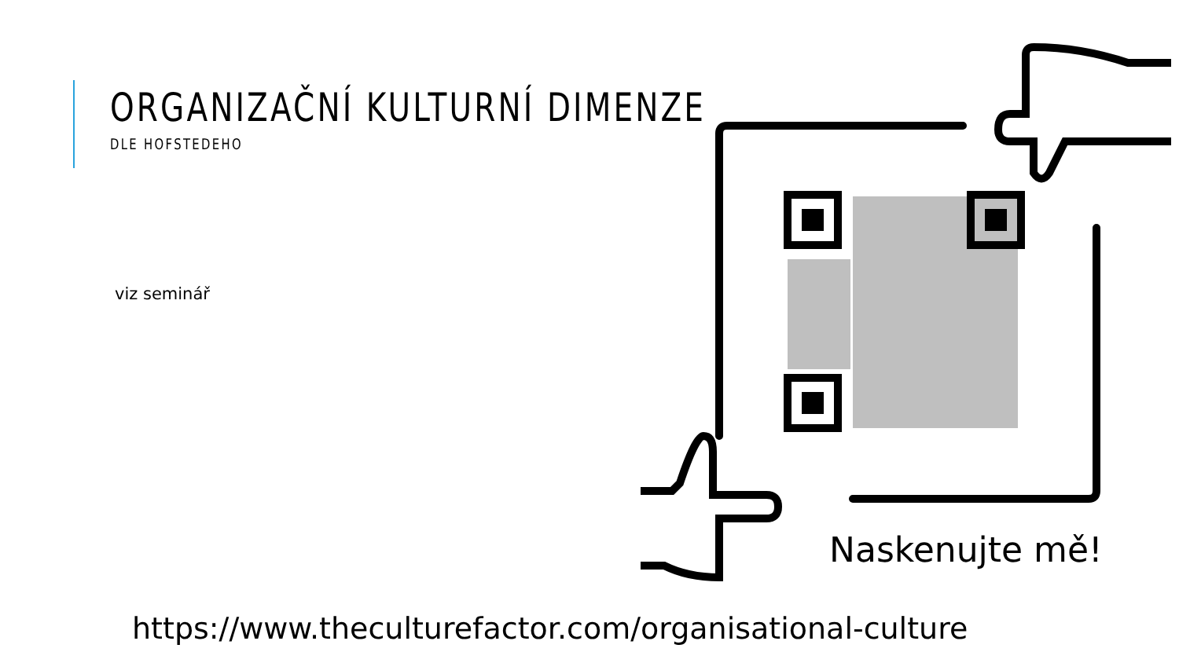ORGANIZAČNÍ KULTURNÍ DIMENZE
DLE HOFSTEDEHO
viz seminář
Naskenujte mě!
https://www.theculturefactor.com/organisational-culture